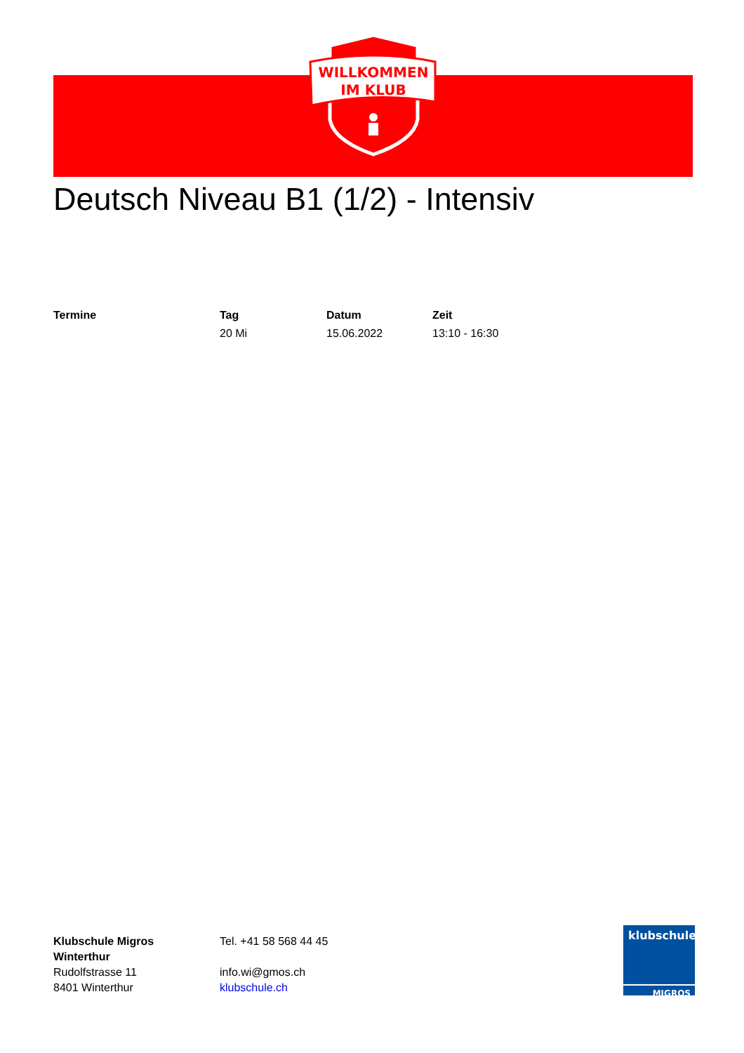WILLKOMMEN
IM KLUB
Deutsch Niveau B1 (1/2) - Intensiv
| Termine | Tag | Datum | Zeit |
| --- | --- | --- | --- |
| | 20 Mi | 15.06.2022 | 13:10 - 16:30 |
Klubschule Migros
Winterthur
Rudolfstrasse 11
8401 Winterthur
Tel. +41 58 568 44 45
info.wi@gmos.ch
klubschule.ch
klubschule
MIGROS